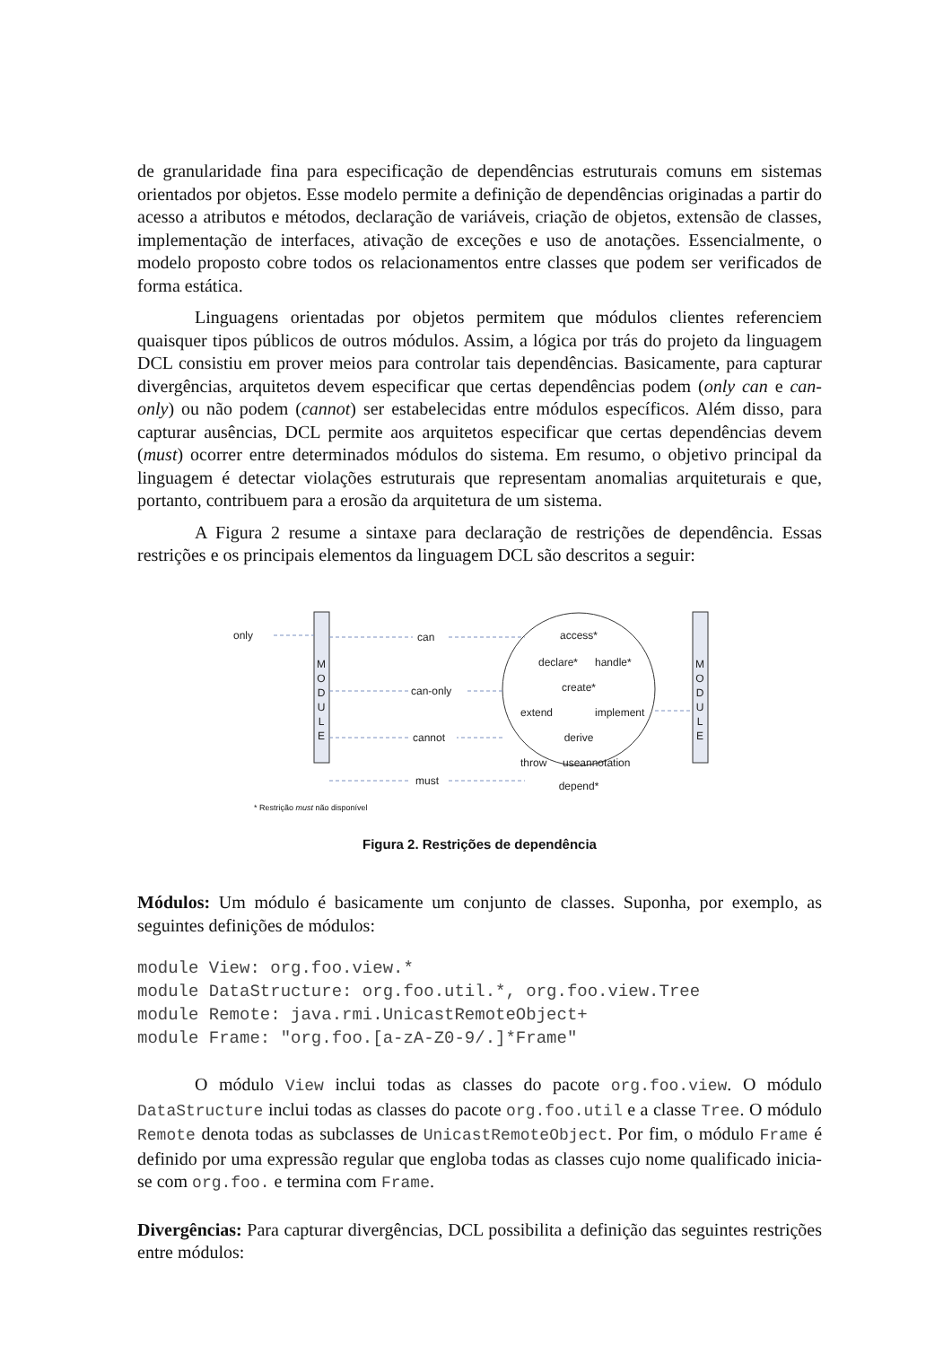de granularidade fina para especificação de dependências estruturais comuns em sistemas orientados por objetos. Esse modelo permite a definição de dependências originadas a partir do acesso a atributos e métodos, declaração de variáveis, criação de objetos, extensão de classes, implementação de interfaces, ativação de exceções e uso de anotações. Essencialmente, o modelo proposto cobre todos os relacionamentos entre classes que podem ser verificados de forma estática.
Linguagens orientadas por objetos permitem que módulos clientes referenciem quaisquer tipos públicos de outros módulos. Assim, a lógica por trás do projeto da linguagem DCL consistiu em prover meios para controlar tais dependências. Basicamente, para capturar divergências, arquitetos devem especificar que certas dependências podem (only can e can-only) ou não podem (cannot) ser estabelecidas entre módulos específicos. Além disso, para capturar ausências, DCL permite aos arquitetos especificar que certas dependências devem (must) ocorrer entre determinados módulos do sistema. Em resumo, o objetivo principal da linguagem é detectar violações estruturais que representam anomalias arquiteturais e que, portanto, contribuem para a erosão da arquitetura de um sistema.
A Figura 2 resume a sintaxe para declaração de restrições de dependência. Essas restrições e os principais elementos da linguagem DCL são descritos a seguir:
M
O
D
U
L
E
M
O
D
U
L
E
only
can
can-only
cannot
must
access*
declare*
handle*
create*
extend
implement
derive
throw
useannotation
depend*
* Restrição must não disponível
Figura 2. Restrições de dependência
Módulos: Um módulo é basicamente um conjunto de classes. Suponha, por exemplo, as seguintes definições de módulos:
module View: org.foo.view.*
module DataStructure: org.foo.util.*, org.foo.view.Tree
module Remote: java.rmi.UnicastRemoteObject+
module Frame: "org.foo.[a-zA-Z0-9/.]*Frame"
O módulo View inclui todas as classes do pacote org.foo.view. O módulo DataStructure inclui todas as classes do pacote org.foo.util e a classe Tree. O módulo Remote denota todas as subclasses de UnicastRemoteObject. Por fim, o módulo Frame é definido por uma expressão regular que engloba todas as classes cujo nome qualificado inicia-se com org.foo. e termina com Frame.
Divergências: Para capturar divergências, DCL possibilita a definição das seguintes restrições entre módulos: